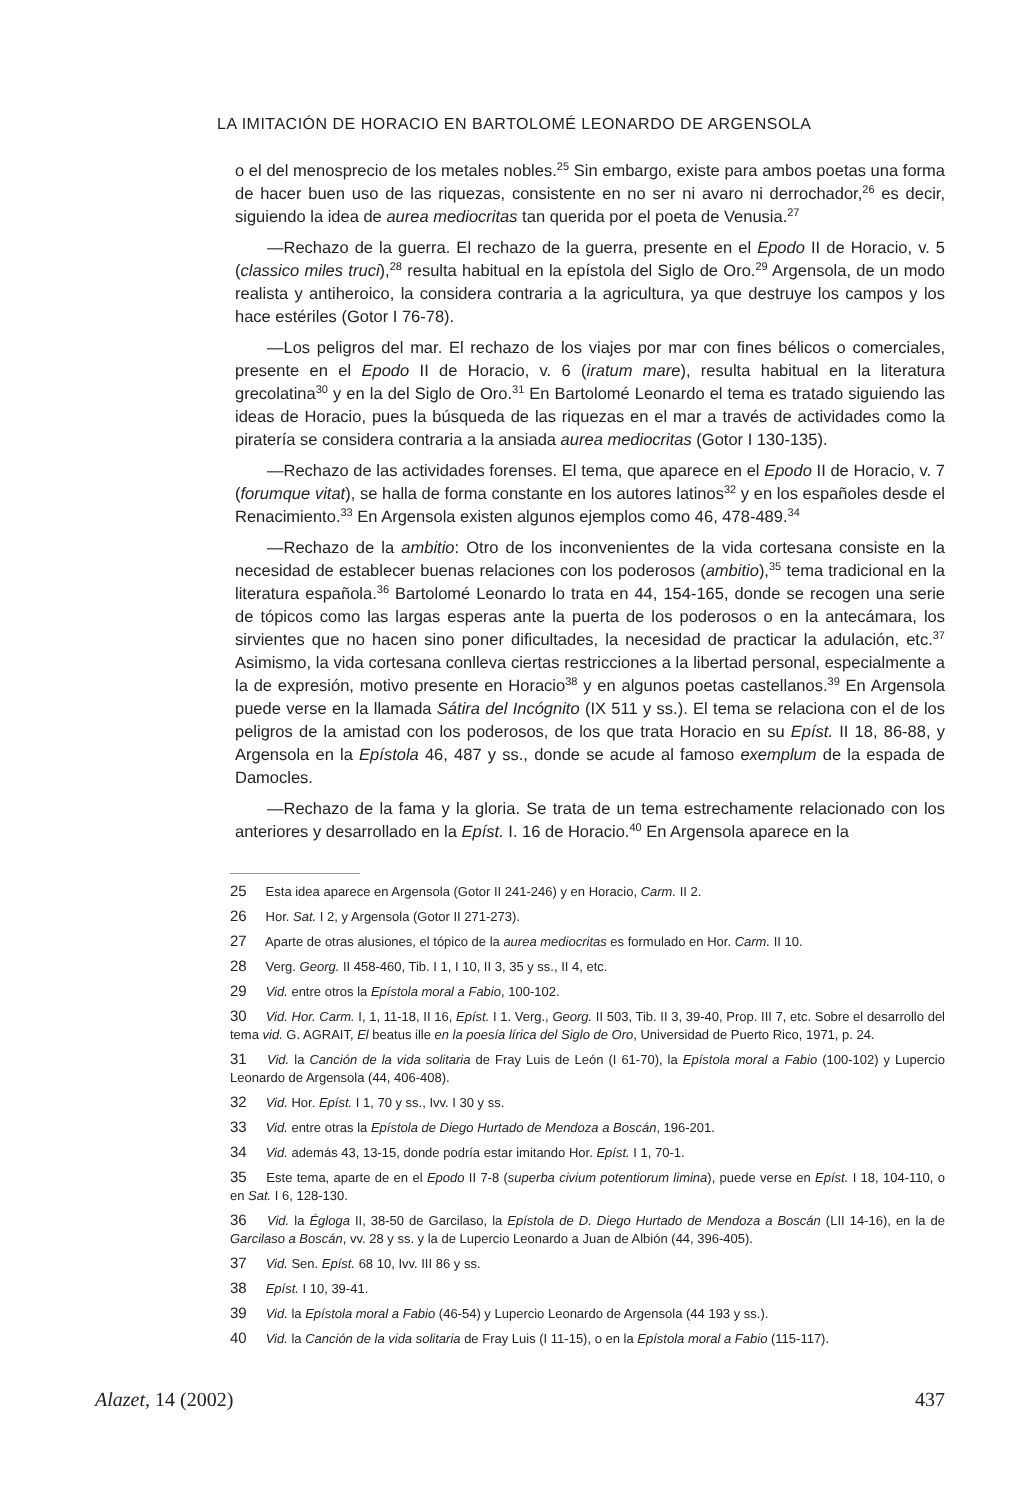LA IMITACIÓN DE HORACIO EN BARTOLOMÉ LEONARDO DE ARGENSOLA
o el del menosprecio de los metales nobles.<sup>25</sup> Sin embargo, existe para ambos poetas una forma de hacer buen uso de las riquezas, consistente en no ser ni avaro ni derrochador,<sup>26</sup> es decir, siguiendo la idea de aurea mediocritas tan querida por el poeta de Venusia.<sup>27</sup>
—Rechazo de la guerra. El rechazo de la guerra, presente en el Epodo II de Horacio, v. 5 (classico miles truci),<sup>28</sup> resulta habitual en la epístola del Siglo de Oro.<sup>29</sup> Argensola, de un modo realista y antiheroico, la considera contraria a la agricultura, ya que destruye los campos y los hace estériles (Gotor I 76-78).
—Los peligros del mar. El rechazo de los viajes por mar con fines bélicos o comerciales, presente en el Epodo II de Horacio, v. 6 (iratum mare), resulta habitual en la literatura grecolatina<sup>30</sup> y en la del Siglo de Oro.<sup>31</sup> En Bartolomé Leonardo el tema es tratado siguiendo las ideas de Horacio, pues la búsqueda de las riquezas en el mar a través de actividades como la piratería se considera contraria a la ansiada aurea mediocritas (Gotor I 130-135).
—Rechazo de las actividades forenses. El tema, que aparece en el Epodo II de Horacio, v. 7 (forumque vitat), se halla de forma constante en los autores latinos<sup>32</sup> y en los españoles desde el Renacimiento.<sup>33</sup> En Argensola existen algunos ejemplos como 46, 478-489.<sup>34</sup>
—Rechazo de la ambitio: Otro de los inconvenientes de la vida cortesana consiste en la necesidad de establecer buenas relaciones con los poderosos (ambitio),<sup>35</sup> tema tradicional en la literatura española.<sup>36</sup> Bartolomé Leonardo lo trata en 44, 154-165, donde se recogen una serie de tópicos como las largas esperas ante la puerta de los poderosos o en la antecámara, los sirvientes que no hacen sino poner dificultades, la necesidad de practicar la adulación, etc.<sup>37</sup> Asimismo, la vida cortesana conlleva ciertas restricciones a la libertad personal, especialmente a la de expresión, motivo presente en Horacio<sup>38</sup> y en algunos poetas castellanos.<sup>39</sup> En Argensola puede verse en la llamada Sátira del Incógnito (IX 511 y ss.). El tema se relaciona con el de los peligros de la amistad con los poderosos, de los que trata Horacio en su Epíst. II 18, 86-88, y Argensola en la Epístola 46, 487 y ss., donde se acude al famoso exemplum de la espada de Damocles.
—Rechazo de la fama y la gloria. Se trata de un tema estrechamente relacionado con los anteriores y desarrollado en la Epíst. I. 16 de Horacio.<sup>40</sup> En Argensola aparece en la
25 Esta idea aparece en Argensola (Gotor II 241-246) y en Horacio, Carm. II 2.
26 Hor. Sat. I 2, y Argensola (Gotor II 271-273).
27 Aparte de otras alusiones, el tópico de la aurea mediocritas es formulado en Hor. Carm. II 10.
28 Verg. Georg. II 458-460, Tib. I 1, I 10, II 3, 35 y ss., II 4, etc.
29 Vid. entre otros la Epístola moral a Fabio, 100-102.
30 Vid. Hor. Carm. I, 1, 11-18, II 16, Epíst. I 1. Verg., Georg. II 503, Tib. II 3, 39-40, Prop. III 7, etc. Sobre el desarrollo del tema vid. G. AGRAIT, El beatus ille en la poesía lírica del Siglo de Oro, Universidad de Puerto Rico, 1971, p. 24.
31 Vid. la Canción de la vida solitaria de Fray Luis de León (I 61-70), la Epístola moral a Fabio (100-102) y Lupercio Leonardo de Argensola (44, 406-408).
32 Vid. Hor. Epíst. I 1, 70 y ss., Ivv. I 30 y ss.
33 Vid. entre otras la Epístola de Diego Hurtado de Mendoza a Boscán, 196-201.
34 Vid. además 43, 13-15, donde podría estar imitando Hor. Epíst. I 1, 70-1.
35 Este tema, aparte de en el Epodo II 7-8 (superba civium potentiorum limina), puede verse en Epíst. I 18, 104-110, o en Sat. I 6, 128-130.
36 Vid. la Égloga II, 38-50 de Garcilaso, la Epístola de D. Diego Hurtado de Mendoza a Boscán (LII 14-16), en la de Garcilaso a Boscán, vv. 28 y ss. y la de Lupercio Leonardo a Juan de Albión (44, 396-405).
37 Vid. Sen. Epíst. 68 10, Ivv. III 86 y ss.
38 Epíst. I 10, 39-41.
39 Vid. la Epístola moral a Fabio (46-54) y Lupercio Leonardo de Argensola (44 193 y ss.).
40 Vid. la Canción de la vida solitaria de Fray Luis (I 11-15), o en la Epístola moral a Fabio (115-117).
Alazet, 14 (2002) 437